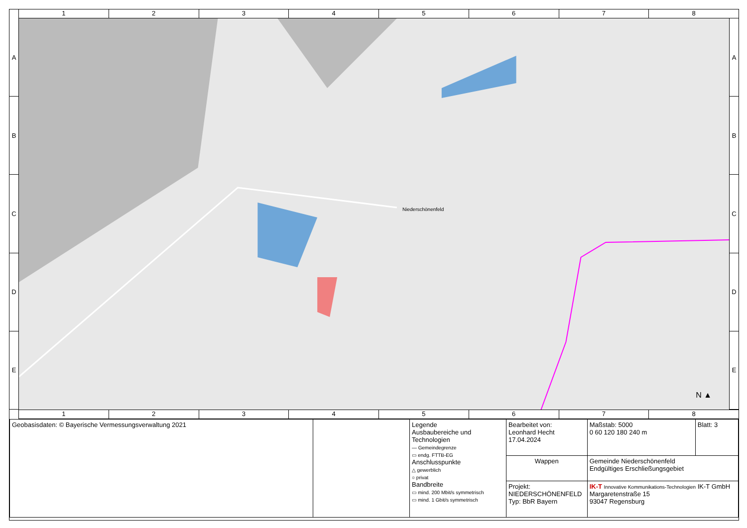1 2 3 4 5 6 7 8
A
B
C
D
E
Niederschönenfeld
N ▲
A
B
C
D
E
1 2 3 4 5 6 7 8
| Geobasisdaten: © Bayerische Vermessungsverwaltung 2021 | | Legende Ausbaubereiche und Technologien — Gemeindegrenze ▭ endg. FTTB-EG Anschlusspunkte △ gewerblich ○ privat Bandbreite ▭ mind. 200 Mbit/s symmetrisch ▭ mind. 1 Gbit/s symmetrisch | Bearbeitet von: Leonhard Hecht 17.04.2024 | Maßstab: 5000 0 60 120 180 240 m | Blatt: 3 |
| | | | Wappen | Gemeinde Niederschönenfeld Endgültiges Erschließungsgebiet | |
| | | | Projekt: NIEDERSCHÖNENFELD Typ: BbR Bayern | IK-T Innovative Kommunikations-Technologien IK-T GmbH Margaretenstraße 15 93047 Regensburg | |